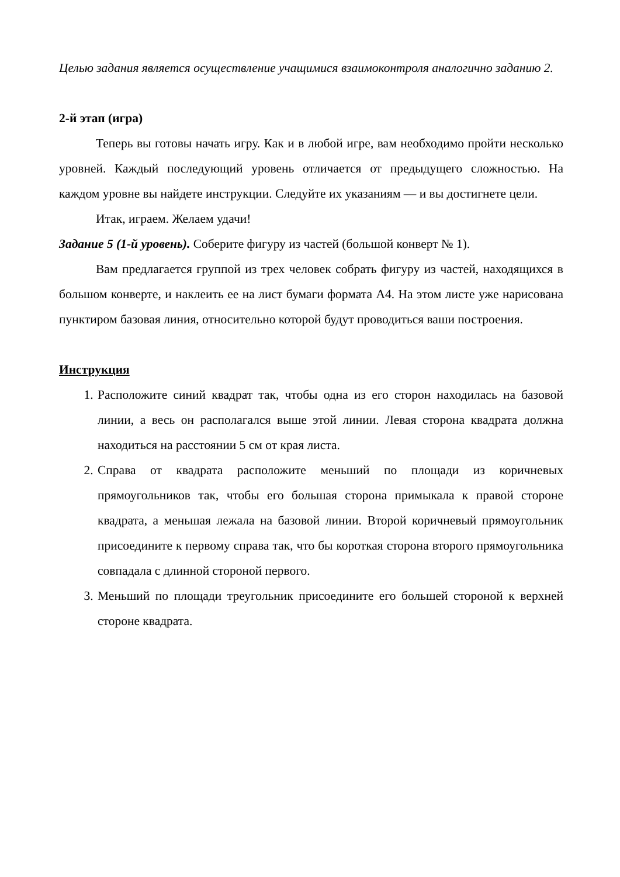Целью задания является осуществление учащимися взаимоконтроля аналогично заданию 2.
2-й этап (игра)
Теперь вы готовы начать игру. Как и в любой игре, вам необходимо пройти несколько уровней. Каждый последующий уровень отличается от предыдущего сложностью. На каждом уровне вы найдете инструкции. Следуйте их указаниям — и вы достигнете цели.
Итак, играем. Желаем удачи!
Задание 5 (1-й уровень). Соберите фигуру из частей (большой конверт № 1).
Вам предлагается группой из трех человек собрать фигуру из частей, находящихся в большом конверте, и наклеить ее на лист бумаги формата А4. На этом листе уже нарисована пунктиром базовая линия, относительно которой будут проводиться ваши построения.
Инструкция
1. Расположите синий квадрат так, чтобы одна из его сторон находилась на базовой линии, а весь он располагался выше этой линии. Левая сторона квадрата должна находиться на расстоянии 5 см от края листа.
2. Справа от квадрата расположите меньший по площади из коричневых прямоугольников так, чтобы его большая сторона примыкала к правой стороне квадрата, а меньшая лежала на базовой линии. Второй коричневый прямоугольник присоедините к первому справа так, что бы короткая сторона второго прямоугольника совпадала с длинной стороной первого.
3. Меньший по площади треугольник присоедините его большей стороной к верхней стороне квадрата.